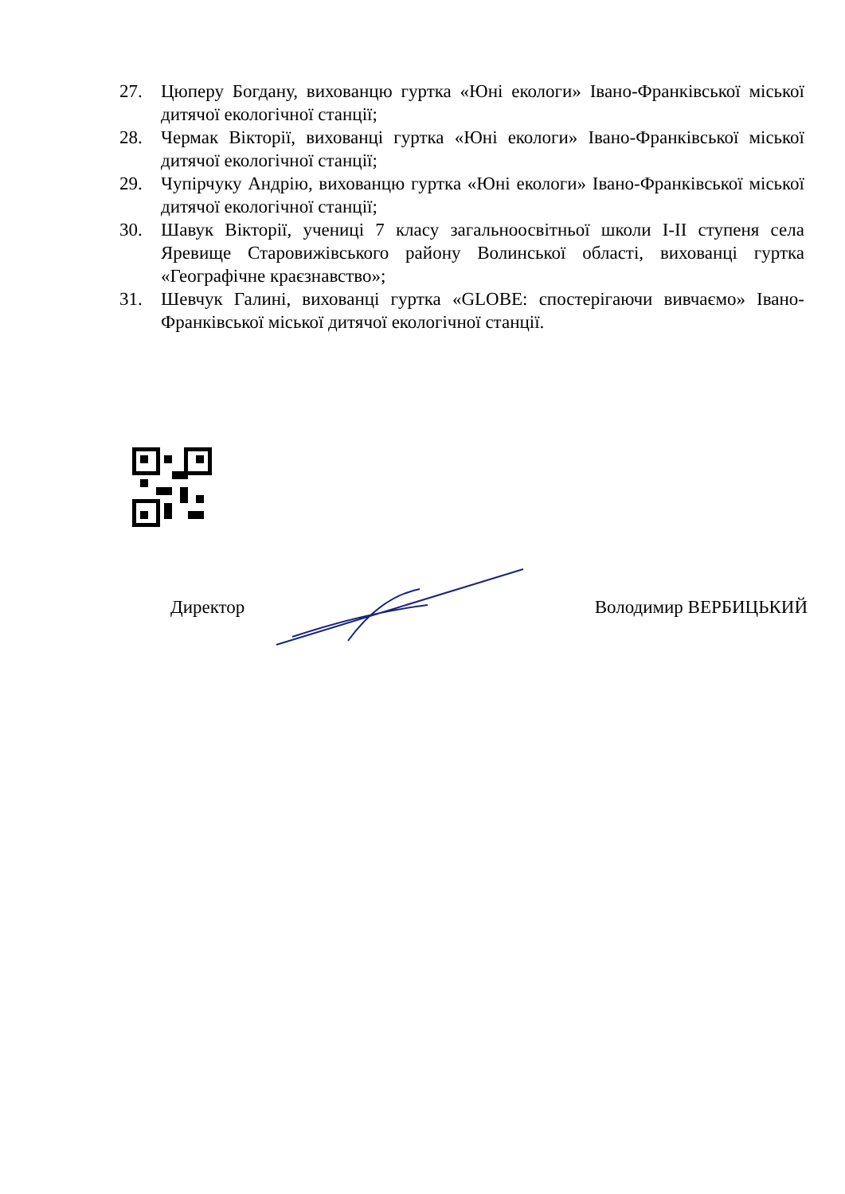27. Цюперу Богдану, вихованцю гуртка «Юні екологи» Івано-Франківської міської дитячої екологічної станції;
28. Чермак Вікторії, вихованці гуртка «Юні екологи» Івано-Франківської міської дитячої екологічної станції;
29. Чупірчуку Андрію, вихованцю гуртка «Юні екологи» Івано-Франківської міської дитячої екологічної станції;
30. Шавук Вікторії, учениці 7 класу загальноосвітньої школи І-ІІ ступеня села Яревище Старовижівського району Волинської області, вихованці гуртка «Географічне краєзнавство»;
31. Шевчук Галині, вихованці гуртка «GLOBE: спостерігаючи вивчаємо» Івано-Франківської міської дитячої екологічної станції.
Директор Володимир ВЕРБИЦЬКИЙ